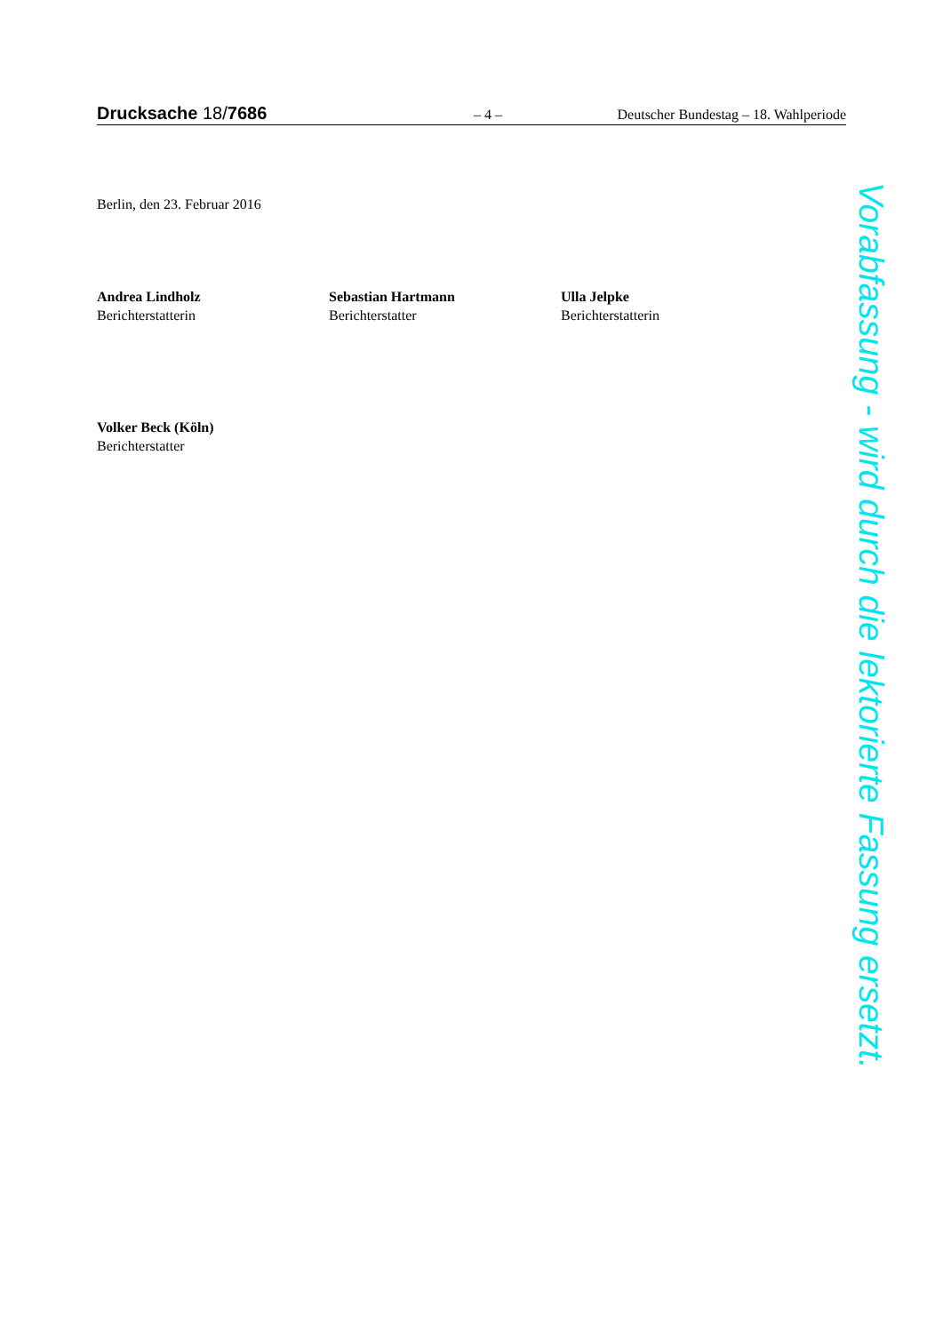Drucksache 18/7686 – 4 – Deutscher Bundestag – 18. Wahlperiode
Berlin, den 23. Februar 2016
Andrea Lindholz
Berichterstatterin
Sebastian Hartmann
Berichterstatter
Ulla Jelpke
Berichterstatterin
Volker Beck (Köln)
Berichterstatter
Vorabfassung - wird durch die lektorierte Fassung ersetzt.